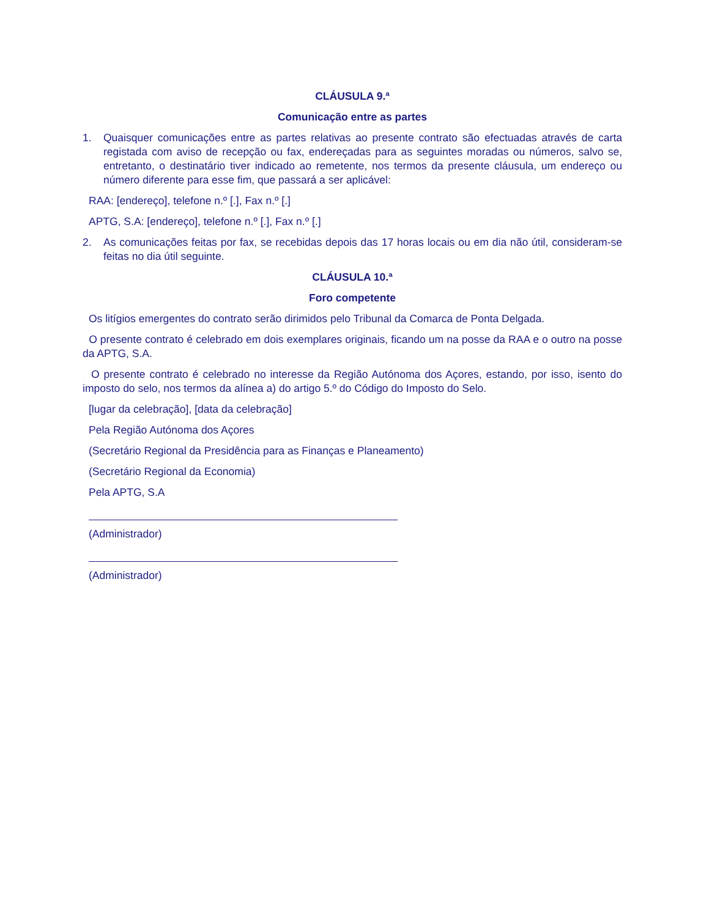CLÁUSULA 9.ª
Comunicação entre as partes
1. Quaisquer comunicações entre as partes relativas ao presente contrato são efectuadas através de carta registada com aviso de recepção ou fax, endereçadas para as seguintes moradas ou números, salvo se, entretanto, o destinatário tiver indicado ao remetente, nos termos da presente cláusula, um endereço ou número diferente para esse fim, que passará a ser aplicável:
RAA: [endereço], telefone n.º [.], Fax n.º [.]
APTG, S.A: [endereço], telefone n.º [.], Fax n.º [.]
2. As comunicações feitas por fax, se recebidas depois das 17 horas locais ou em dia não útil, consideram-se feitas no dia útil seguinte.
CLÁUSULA 10.ª
Foro competente
Os litígios emergentes do contrato serão dirimidos pelo Tribunal da Comarca de Ponta Delgada.
O presente contrato é celebrado em dois exemplares originais, ficando um na posse da RAA e o outro na posse da APTG, S.A.
O presente contrato é celebrado no interesse da Região Autónoma dos Açores, estando, por isso, isento do imposto do selo, nos termos da alínea a) do artigo 5.º do Código do Imposto do Selo.
[lugar da celebração], [data da celebração]
Pela Região Autónoma dos Açores
(Secretário Regional da Presidência para as Finanças e Planeamento)
(Secretário Regional da Economia)
Pela APTG, S.A
(Administrador)
(Administrador)